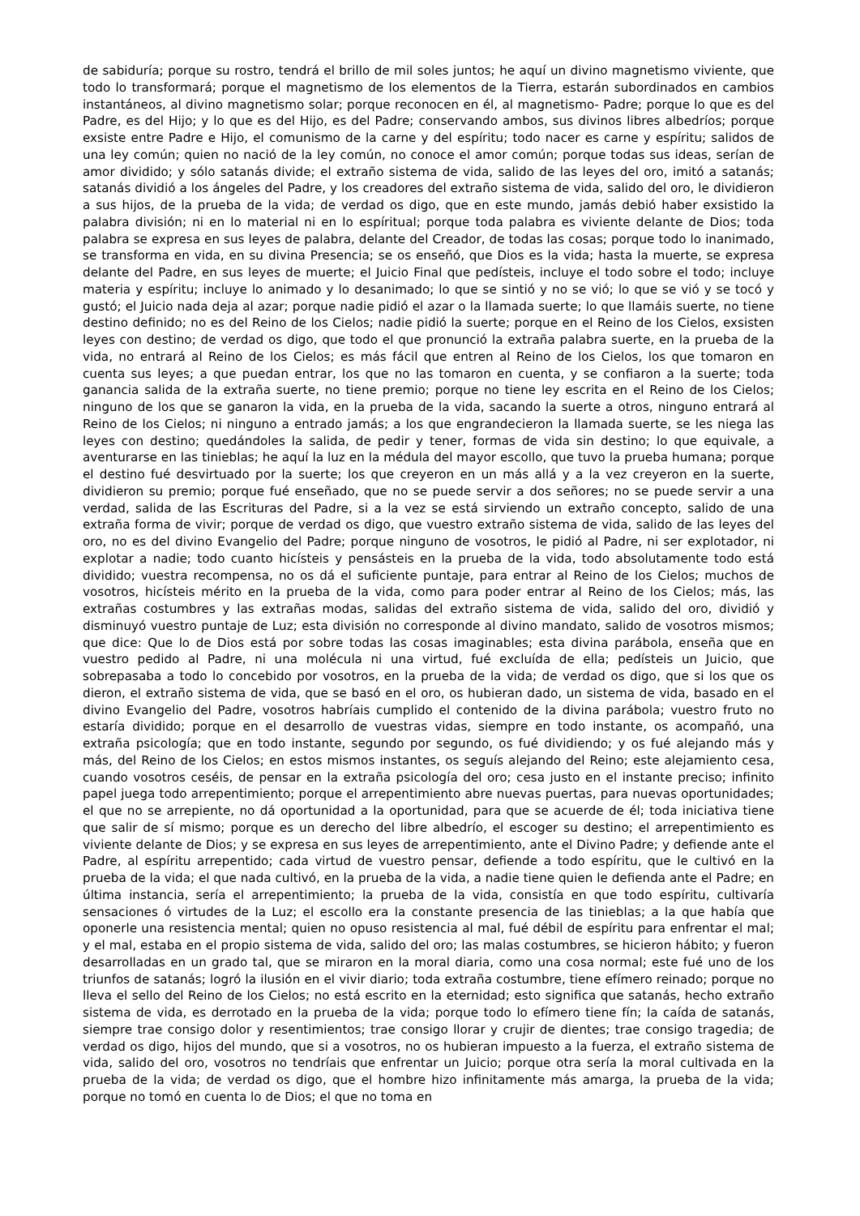de sabiduría; porque su rostro, tendrá el brillo de mil soles juntos; he aquí un divino magnetismo viviente, que todo lo transformará; porque el magnetismo de los elementos de la Tierra, estarán subordinados en cambios instantáneos, al divino magnetismo solar; porque reconocen en él, al magnetismo- Padre; porque lo que es del Padre, es del Hijo; y lo que es del Hijo, es del Padre; conservando ambos, sus divinos libres albedríos; porque exsiste entre Padre e Hijo, el comunismo de la carne y del espíritu; todo nacer es carne y espíritu; salidos de una ley común; quien no nació de la ley común, no conoce el amor común; porque todas sus ideas, serían de amor dividido; y sólo satanás divide; el extraño sistema de vida, salido de las leyes del oro, imitó a satanás; satanás dividió a los ángeles del Padre, y los creadores del extraño sistema de vida, salido del oro, le dividieron a sus hijos, de la prueba de la vida; de verdad os digo, que en este mundo, jamás debió haber exsistido la palabra división; ni en lo material ni en lo espíritual; porque toda palabra es viviente delante de Dios; toda palabra se expresa en sus leyes de palabra, delante del Creador, de todas las cosas; porque todo lo inanimado, se transforma en vida, en su divina Presencia; se os enseñó, que Dios es la vida; hasta la muerte, se expresa delante del Padre, en sus leyes de muerte; el Juicio Final que pedísteis, incluye el todo sobre el todo; incluye materia y espíritu; incluye lo animado y lo desanimado; lo que se sintió y no se vió; lo que se vió y se tocó y gustó; el Juicio nada deja al azar; porque nadie pidió el azar o la llamada suerte; lo que llamáis suerte, no tiene destino definido; no es del Reino de los Cielos; nadie pidió la suerte; porque en el Reino de los Cielos, exsisten leyes con destino; de verdad os digo, que todo el que pronunció la extraña palabra suerte, en la prueba de la vida, no entrará al Reino de los Cielos; es más fácil que entren al Reino de los Cielos, los que tomaron en cuenta sus leyes; a que puedan entrar, los que no las tomaron en cuenta, y se confiaron a la suerte; toda ganancia salida de la extraña suerte, no tiene premio; porque no tiene ley escrita en el Reino de los Cielos; ninguno de los que se ganaron la vida, en la prueba de la vida, sacando la suerte a otros, ninguno entrará al Reino de los Cielos; ni ninguno a entrado jamás; a los que engrandecieron la llamada suerte, se les niega las leyes con destino; quedándoles la salida, de pedir y tener, formas de vida sin destino; lo que equivale, a aventurarse en las tinieblas; he aquí la luz en la médula del mayor escollo, que tuvo la prueba humana; porque el destino fué desvirtuado por la suerte; los que creyeron en un más allá y a la vez creyeron en la suerte, dividieron su premio; porque fué enseñado, que no se puede servir a dos señores; no se puede servir a una verdad, salida de las Escrituras del Padre, si a la vez se está sirviendo un extraño concepto, salido de una extraña forma de vivir; porque de verdad os digo, que vuestro extraño sistema de vida, salido de las leyes del oro, no es del divino Evangelio del Padre; porque ninguno de vosotros, le pidió al Padre, ni ser explotador, ni explotar a nadie; todo cuanto hicísteis y pensásteis en la prueba de la vida, todo absolutamente todo está dividido; vuestra recompensa, no os dá el suficiente puntaje, para entrar al Reino de los Cielos; muchos de vosotros, hicísteis mérito en la prueba de la vida, como para poder entrar al Reino de los Cielos; más, las extrañas costumbres y las extrañas modas, salidas del extraño sistema de vida, salido del oro, dividió y disminuyó vuestro puntaje de Luz; esta división no corresponde al divino mandato, salido de vosotros mismos; que dice: Que lo de Dios está por sobre todas las cosas imaginables; esta divina parábola, enseña que en vuestro pedido al Padre, ni una molécula ni una virtud, fué excluída de ella; pedísteis un Juicio, que sobrepasaba a todo lo concebido por vosotros, en la prueba de la vida; de verdad os digo, que si los que os dieron, el extraño sistema de vida, que se basó en el oro, os hubieran dado, un sistema de vida, basado en el divino Evangelio del Padre, vosotros habríais cumplido el contenido de la divina parábola; vuestro fruto no estaría dividido; porque en el desarrollo de vuestras vidas, siempre en todo instante, os acompañó, una extraña psicología; que en todo instante, segundo por segundo, os fué dividiendo; y os fué alejando más y más, del Reino de los Cielos; en estos mismos instantes, os seguís alejando del Reino; este alejamiento cesa, cuando vosotros ceséis, de pensar en la extraña psicología del oro; cesa justo en el instante preciso; infinito papel juega todo arrepentimiento; porque el arrepentimiento abre nuevas puertas, para nuevas oportunidades; el que no se arrepiente, no dá oportunidad a la oportunidad, para que se acuerde de él; toda iniciativa tiene que salir de sí mismo; porque es un derecho del libre albedrío, el escoger su destino; el arrepentimiento es viviente delante de Dios; y se expresa en sus leyes de arrepentimiento, ante el Divino Padre; y defiende ante el Padre, al espíritu arrepentido; cada virtud de vuestro pensar, defiende a todo espíritu, que le cultivó en la prueba de la vida; el que nada cultivó, en la prueba de la vida, a nadie tiene quien le defienda ante el Padre; en última instancia, sería el arrepentimiento; la prueba de la vida, consistía en que todo espíritu, cultivaría sensaciones ó virtudes de la Luz; el escollo era la constante presencia de las tinieblas; a la que había que oponerle una resistencia mental; quien no opuso resistencia al mal, fué débil de espíritu para enfrentar el mal; y el mal, estaba en el propio sistema de vida, salido del oro; las malas costumbres, se hicieron hábito; y fueron desarrolladas en un grado tal, que se miraron en la moral diaria, como una cosa normal; este fué uno de los triunfos de satanás; logró la ilusión en el vivir diario; toda extraña costumbre, tiene efímero reinado; porque no lleva el sello del Reino de los Cielos; no está escrito en la eternidad; esto significa que satanás, hecho extraño sistema de vida, es derrotado en la prueba de la vida; porque todo lo efímero tiene fín; la caída de satanás, siempre trae consigo dolor y resentimientos; trae consigo llorar y crujir de dientes; trae consigo tragedia; de verdad os digo, hijos del mundo, que si a vosotros, no os hubieran impuesto a la fuerza, el extraño sistema de vida, salido del oro, vosotros no tendríais que enfrentar un Juicio; porque otra sería la moral cultivada en la prueba de la vida; de verdad os digo, que el hombre hizo infinitamente más amarga, la prueba de la vida; porque no tomó en cuenta lo de Dios; el que no toma en